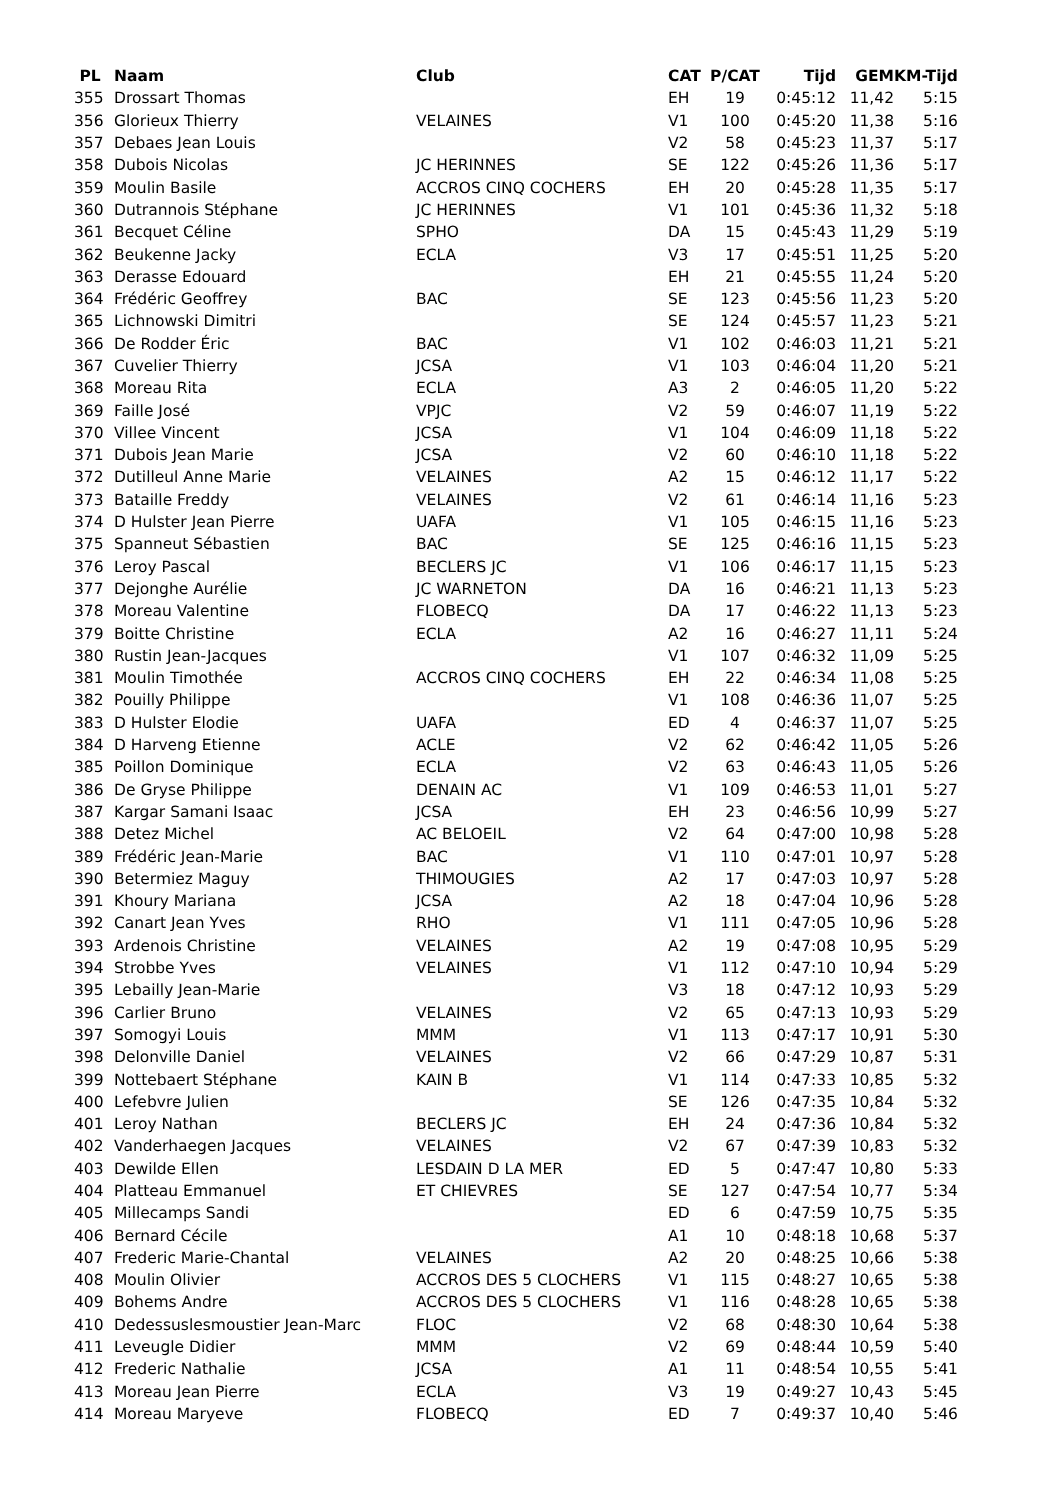| PL | Naam | Club | CAT | P/CAT | Tijd | GEM | KM-Tijd |
| --- | --- | --- | --- | --- | --- | --- | --- |
| 355 | Drossart Thomas | | EH | 19 | 0:45:12 | 11,42 | 5:15 |
| 356 | Glorieux Thierry | VELAINES | V1 | 100 | 0:45:20 | 11,38 | 5:16 |
| 357 | Debaes Jean Louis | | V2 | 58 | 0:45:23 | 11,37 | 5:17 |
| 358 | Dubois Nicolas | JC HERINNES | SE | 122 | 0:45:26 | 11,36 | 5:17 |
| 359 | Moulin Basile | ACCROS CINQ COCHERS | EH | 20 | 0:45:28 | 11,35 | 5:17 |
| 360 | Dutrannois Stéphane | JC HERINNES | V1 | 101 | 0:45:36 | 11,32 | 5:18 |
| 361 | Becquet Céline | SPHO | DA | 15 | 0:45:43 | 11,29 | 5:19 |
| 362 | Beukenne Jacky | ECLA | V3 | 17 | 0:45:51 | 11,25 | 5:20 |
| 363 | Derasse Edouard | | EH | 21 | 0:45:55 | 11,24 | 5:20 |
| 364 | Frédéric Geoffrey | BAC | SE | 123 | 0:45:56 | 11,23 | 5:20 |
| 365 | Lichnowski Dimitri | | SE | 124 | 0:45:57 | 11,23 | 5:21 |
| 366 | De Rodder Éric | BAC | V1 | 102 | 0:46:03 | 11,21 | 5:21 |
| 367 | Cuvelier Thierry | JCSA | V1 | 103 | 0:46:04 | 11,20 | 5:21 |
| 368 | Moreau Rita | ECLA | A3 | 2 | 0:46:05 | 11,20 | 5:22 |
| 369 | Faille José | VPJC | V2 | 59 | 0:46:07 | 11,19 | 5:22 |
| 370 | Villee Vincent | JCSA | V1 | 104 | 0:46:09 | 11,18 | 5:22 |
| 371 | Dubois Jean Marie | JCSA | V2 | 60 | 0:46:10 | 11,18 | 5:22 |
| 372 | Dutilleul Anne Marie | VELAINES | A2 | 15 | 0:46:12 | 11,17 | 5:22 |
| 373 | Bataille Freddy | VELAINES | V2 | 61 | 0:46:14 | 11,16 | 5:23 |
| 374 | D Hulster Jean Pierre | UAFA | V1 | 105 | 0:46:15 | 11,16 | 5:23 |
| 375 | Spanneut Sébastien | BAC | SE | 125 | 0:46:16 | 11,15 | 5:23 |
| 376 | Leroy Pascal | BECLERS JC | V1 | 106 | 0:46:17 | 11,15 | 5:23 |
| 377 | Dejonghe Aurélie | JC WARNETON | DA | 16 | 0:46:21 | 11,13 | 5:23 |
| 378 | Moreau Valentine | FLOBECQ | DA | 17 | 0:46:22 | 11,13 | 5:23 |
| 379 | Boitte Christine | ECLA | A2 | 16 | 0:46:27 | 11,11 | 5:24 |
| 380 | Rustin Jean-Jacques | | V1 | 107 | 0:46:32 | 11,09 | 5:25 |
| 381 | Moulin Timothée | ACCROS CINQ COCHERS | EH | 22 | 0:46:34 | 11,08 | 5:25 |
| 382 | Pouilly Philippe | | V1 | 108 | 0:46:36 | 11,07 | 5:25 |
| 383 | D Hulster Elodie | UAFA | ED | 4 | 0:46:37 | 11,07 | 5:25 |
| 384 | D Harveng Etienne | ACLE | V2 | 62 | 0:46:42 | 11,05 | 5:26 |
| 385 | Poillon Dominique | ECLA | V2 | 63 | 0:46:43 | 11,05 | 5:26 |
| 386 | De Gryse Philippe | DENAIN AC | V1 | 109 | 0:46:53 | 11,01 | 5:27 |
| 387 | Kargar Samani Isaac | JCSA | EH | 23 | 0:46:56 | 10,99 | 5:27 |
| 388 | Detez Michel | AC BELOEIL | V2 | 64 | 0:47:00 | 10,98 | 5:28 |
| 389 | Frédéric Jean-Marie | BAC | V1 | 110 | 0:47:01 | 10,97 | 5:28 |
| 390 | Betermiez Maguy | THIMOUGIES | A2 | 17 | 0:47:03 | 10,97 | 5:28 |
| 391 | Khoury Mariana | JCSA | A2 | 18 | 0:47:04 | 10,96 | 5:28 |
| 392 | Canart Jean Yves | RHO | V1 | 111 | 0:47:05 | 10,96 | 5:28 |
| 393 | Ardenois Christine | VELAINES | A2 | 19 | 0:47:08 | 10,95 | 5:29 |
| 394 | Strobbe Yves | VELAINES | V1 | 112 | 0:47:10 | 10,94 | 5:29 |
| 395 | Lebailly Jean-Marie | | V3 | 18 | 0:47:12 | 10,93 | 5:29 |
| 396 | Carlier Bruno | VELAINES | V2 | 65 | 0:47:13 | 10,93 | 5:29 |
| 397 | Somogyi Louis | MMM | V1 | 113 | 0:47:17 | 10,91 | 5:30 |
| 398 | Delonville Daniel | VELAINES | V2 | 66 | 0:47:29 | 10,87 | 5:31 |
| 399 | Nottebaert Stéphane | KAIN B | V1 | 114 | 0:47:33 | 10,85 | 5:32 |
| 400 | Lefebvre Julien | | SE | 126 | 0:47:35 | 10,84 | 5:32 |
| 401 | Leroy Nathan | BECLERS JC | EH | 24 | 0:47:36 | 10,84 | 5:32 |
| 402 | Vanderhaegen Jacques | VELAINES | V2 | 67 | 0:47:39 | 10,83 | 5:32 |
| 403 | Dewilde Ellen | LESDAIN D LA MER | ED | 5 | 0:47:47 | 10,80 | 5:33 |
| 404 | Platteau Emmanuel | ET CHIEVRES | SE | 127 | 0:47:54 | 10,77 | 5:34 |
| 405 | Millecamps Sandi | | ED | 6 | 0:47:59 | 10,75 | 5:35 |
| 406 | Bernard Cécile | | A1 | 10 | 0:48:18 | 10,68 | 5:37 |
| 407 | Frederic Marie-Chantal | VELAINES | A2 | 20 | 0:48:25 | 10,66 | 5:38 |
| 408 | Moulin Olivier | ACCROS DES 5 CLOCHERS | V1 | 115 | 0:48:27 | 10,65 | 5:38 |
| 409 | Bohems Andre | ACCROS DES 5 CLOCHERS | V1 | 116 | 0:48:28 | 10,65 | 5:38 |
| 410 | Dedessuslesmoustier Jean-Marc | FLOC | V2 | 68 | 0:48:30 | 10,64 | 5:38 |
| 411 | Leveugle Didier | MMM | V2 | 69 | 0:48:44 | 10,59 | 5:40 |
| 412 | Frederic Nathalie | JCSA | A1 | 11 | 0:48:54 | 10,55 | 5:41 |
| 413 | Moreau Jean Pierre | ECLA | V3 | 19 | 0:49:27 | 10,43 | 5:45 |
| 414 | Moreau Maryeve | FLOBECQ | ED | 7 | 0:49:37 | 10,40 | 5:46 |